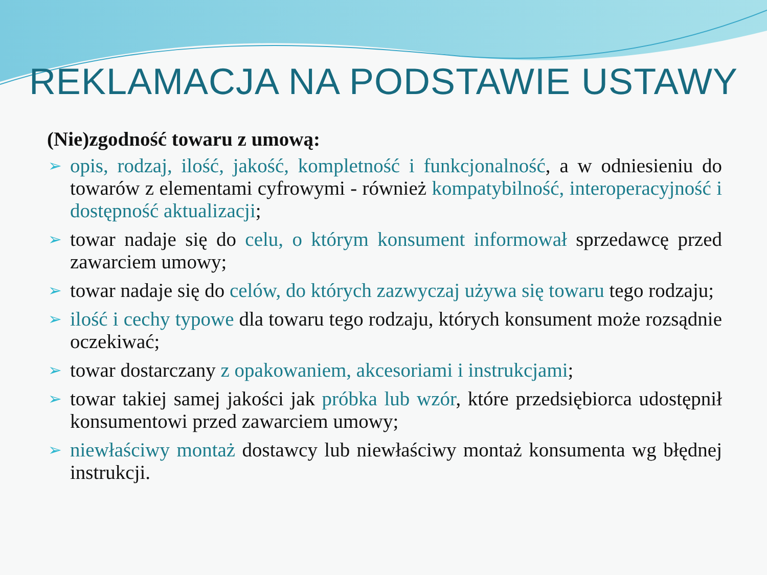REKLAMACJA NA PODSTAWIE USTAWY
(Nie)zgodność towaru z umową:
➢ opis, rodzaj, ilość, jakość, kompletność i funkcjonalność, a w odniesieniu do towarów z elementami cyfrowymi - również kompatybilność, interoperacyjność i dostępność aktualizacji;
➢ towar nadaje się do celu, o którym konsument informował sprzedawcę przed zawarciem umowy;
➢ towar nadaje się do celów, do których zazwyczaj używa się towaru tego rodzaju;
➢ ilość i cechy typowe dla towaru tego rodzaju, których konsument może rozsądnie oczekiwać;
➢ towar dostarczany z opakowaniem, akcesoriami i instrukcjami;
➢ towar takiej samej jakości jak próbka lub wzór, które przedsiębiorca udostępnił konsumentowi przed zawarciem umowy;
➢ niewłaściwy montaż dostawcy lub niewłaściwy montaż konsumenta wg błędnej instrukcji.